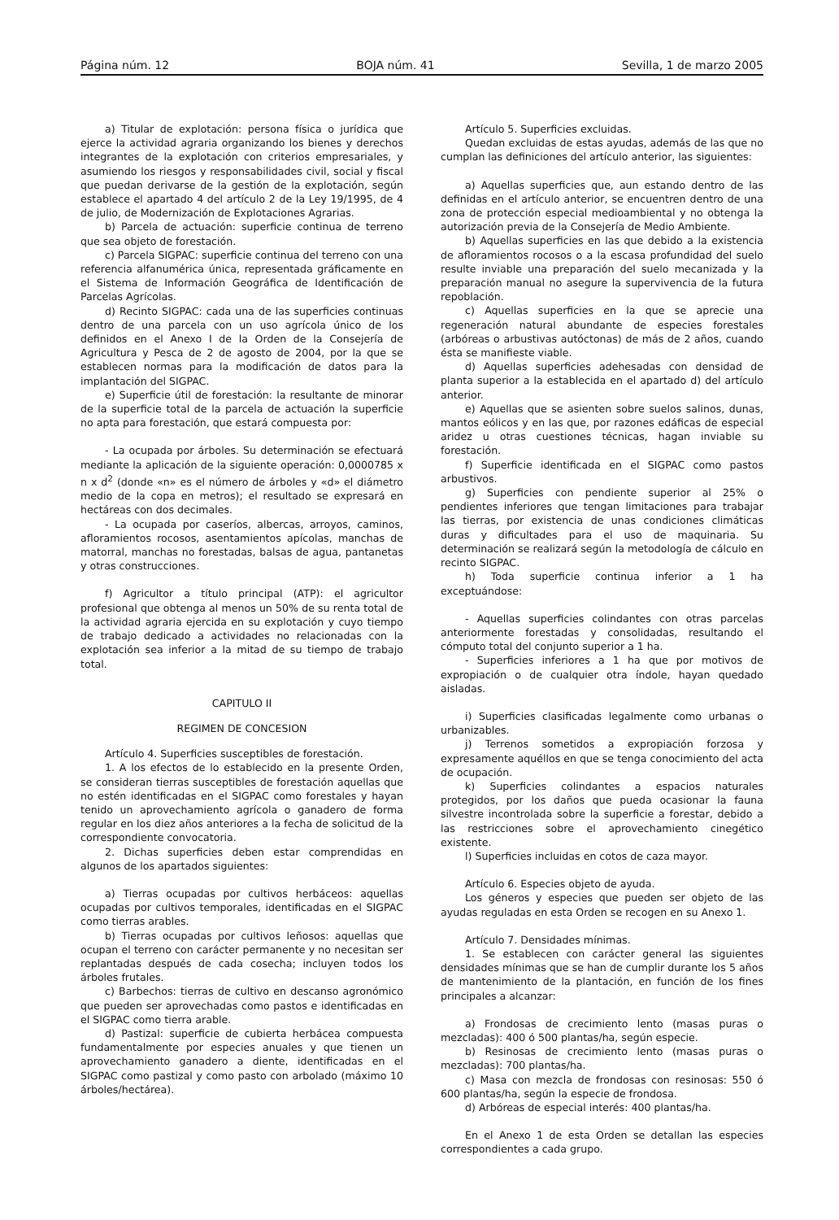Página núm. 12 BOJA núm. 41 Sevilla, 1 de marzo 2005
a) Titular de explotación: persona física o jurídica que ejerce la actividad agraria organizando los bienes y derechos integrantes de la explotación con criterios empresariales, y asumiendo los riesgos y responsabilidades civil, social y fiscal que puedan derivarse de la gestión de la explotación, según establece el apartado 4 del artículo 2 de la Ley 19/1995, de 4 de julio, de Modernización de Explotaciones Agrarias.
b) Parcela de actuación: superficie continua de terreno que sea objeto de forestación.
c) Parcela SIGPAC: superficie continua del terreno con una referencia alfanumérica única, representada gráficamente en el Sistema de Información Geográfica de Identificación de Parcelas Agrícolas.
d) Recinto SIGPAC: cada una de las superficies continuas dentro de una parcela con un uso agrícola único de los definidos en el Anexo I de la Orden de la Consejería de Agricultura y Pesca de 2 de agosto de 2004, por la que se establecen normas para la modificación de datos para la implantación del SIGPAC.
e) Superficie útil de forestación: la resultante de minorar de la superficie total de la parcela de actuación la superficie no apta para forestación, que estará compuesta por:
- La ocupada por árboles. Su determinación se efectuará mediante la aplicación de la siguiente operación: 0,0000785 x n x d<sup>2</sup> (donde «n» es el número de árboles y «d» el diámetro medio de la copa en metros); el resultado se expresará en hectáreas con dos decimales.
- La ocupada por caseríos, albercas, arroyos, caminos, afloramientos rocosos, asentamientos apícolas, manchas de matorral, manchas no forestadas, balsas de agua, pantanetas y otras construcciones.
f) Agricultor a título principal (ATP): el agricultor profesional que obtenga al menos un 50% de su renta total de la actividad agraria ejercida en su explotación y cuyo tiempo de trabajo dedicado a actividades no relacionadas con la explotación sea inferior a la mitad de su tiempo de trabajo total.
CAPITULO II
REGIMEN DE CONCESION
Artículo 4. Superficies susceptibles de forestación.
1. A los efectos de lo establecido en la presente Orden, se consideran tierras susceptibles de forestación aquellas que no estén identificadas en el SIGPAC como forestales y hayan tenido un aprovechamiento agrícola o ganadero de forma regular en los diez años anteriores a la fecha de solicitud de la correspondiente convocatoria.
2. Dichas superficies deben estar comprendidas en algunos de los apartados siguientes:
a) Tierras ocupadas por cultivos herbáceos: aquellas ocupadas por cultivos temporales, identificadas en el SIGPAC como tierras arables.
b) Tierras ocupadas por cultivos leñosos: aquellas que ocupan el terreno con carácter permanente y no necesitan ser replantadas después de cada cosecha; incluyen todos los árboles frutales.
c) Barbechos: tierras de cultivo en descanso agronómico que pueden ser aprovechadas como pastos e identificadas en el SIGPAC como tierra arable.
d) Pastizal: superficie de cubierta herbácea compuesta fundamentalmente por especies anuales y que tienen un aprovechamiento ganadero a diente, identificadas en el SIGPAC como pastizal y como pasto con arbolado (máximo 10 árboles/hectárea).
Artículo 5. Superficies excluidas.
Quedan excluidas de estas ayudas, además de las que no cumplan las definiciones del artículo anterior, las siguientes:
a) Aquellas superficies que, aun estando dentro de las definidas en el artículo anterior, se encuentren dentro de una zona de protección especial medioambiental y no obtenga la autorización previa de la Consejería de Medio Ambiente.
b) Aquellas superficies en las que debido a la existencia de afloramientos rocosos o a la escasa profundidad del suelo resulte inviable una preparación del suelo mecanizada y la preparación manual no asegure la supervivencia de la futura repoblación.
c) Aquellas superficies en la que se aprecie una regeneración natural abundante de especies forestales (arbóreas o arbustivas autóctonas) de más de 2 años, cuando ésta se manifieste viable.
d) Aquellas superficies adehesadas con densidad de planta superior a la establecida en el apartado d) del artículo anterior.
e) Aquellas que se asienten sobre suelos salinos, dunas, mantos eólicos y en las que, por razones edáficas de especial aridez u otras cuestiones técnicas, hagan inviable su forestación.
f) Superficie identificada en el SIGPAC como pastos arbustivos.
g) Superficies con pendiente superior al 25% o pendientes inferiores que tengan limitaciones para trabajar las tierras, por existencia de unas condiciones climáticas duras y dificultades para el uso de maquinaria. Su determinación se realizará según la metodología de cálculo en recinto SIGPAC.
h) Toda superficie continua inferior a 1 ha exceptuándose:
- Aquellas superficies colindantes con otras parcelas anteriormente forestadas y consolidadas, resultando el cómputo total del conjunto superior a 1 ha.
- Superficies inferiores a 1 ha que por motivos de expropiación o de cualquier otra índole, hayan quedado aisladas.
i) Superficies clasificadas legalmente como urbanas o urbanizables.
j) Terrenos sometidos a expropiación forzosa y expresamente aquéllos en que se tenga conocimiento del acta de ocupación.
k) Superficies colindantes a espacios naturales protegidos, por los daños que pueda ocasionar la fauna silvestre incontrolada sobre la superficie a forestar, debido a las restricciones sobre el aprovechamiento cinegético existente.
l) Superficies incluidas en cotos de caza mayor.
Artículo 6. Especies objeto de ayuda.
Los géneros y especies que pueden ser objeto de las ayudas reguladas en esta Orden se recogen en su Anexo 1.
Artículo 7. Densidades mínimas.
1. Se establecen con carácter general las siguientes densidades mínimas que se han de cumplir durante los 5 años de mantenimiento de la plantación, en función de los fines principales a alcanzar:
a) Frondosas de crecimiento lento (masas puras o mezcladas): 400 ó 500 plantas/ha, según especie.
b) Resinosas de crecimiento lento (masas puras o mezcladas): 700 plantas/ha.
c) Masa con mezcla de frondosas con resinosas: 550 ó 600 plantas/ha, según la especie de frondosa.
d) Arbóreas de especial interés: 400 plantas/ha.
En el Anexo 1 de esta Orden se detallan las especies correspondientes a cada grupo.